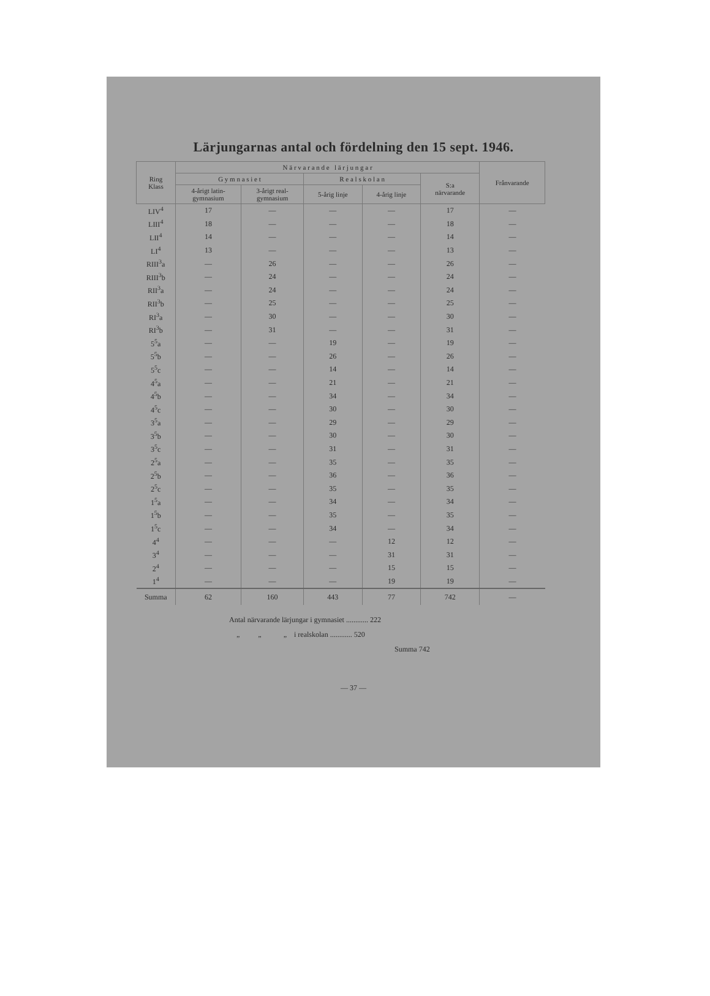Lärjungarnas antal och fördelning den 15 sept. 1946.
| Ring Klass | N ä r v a r a n d e l ä r j u n g a r | | | | | Frånvarande |
| --- | --- | --- | --- | --- | --- | --- |
| | G y m n a s i e t | | R e a l s k o l a n | | S:a närvarande | |
| | 4-årigt latin- gymnasium | 3-årigt real- gymnasium | 5-årig linje | 4-årig linje | | |
| LIV<sup>4</sup> | 17 | — | — | — | 17 | — |
| LIII<sup>4</sup> | 18 | — | — | — | 18 | — |
| LII<sup>4</sup> | 14 | — | — | — | 14 | — |
| LI<sup>4</sup> | 13 | — | — | — | 13 | — |
| RIII<sup>3</sup>a | — | 26 | — | — | 26 | — |
| RIII<sup>3</sup>b | — | 24 | — | — | 24 | — |
| RII<sup>3</sup>a | — | 24 | — | — | 24 | — |
| RII<sup>3</sup>b | — | 25 | — | — | 25 | — |
| RI<sup>3</sup>a | — | 30 | — | — | 30 | — |
| RI<sup>3</sup>b | — | 31 | — | — | 31 | — |
| 5<sup>5</sup>a | — | — | 19 | — | 19 | — |
| 5<sup>5</sup>b | — | — | 26 | — | 26 | — |
| 5<sup>5</sup>c | — | — | 14 | — | 14 | — |
| 4<sup>5</sup>a | — | — | 21 | — | 21 | — |
| 4<sup>5</sup>b | — | — | 34 | — | 34 | — |
| 4<sup>5</sup>c | — | — | 30 | — | 30 | — |
| 3<sup>5</sup>a | — | — | 29 | — | 29 | — |
| 3<sup>5</sup>b | — | — | 30 | — | 30 | — |
| 3<sup>5</sup>c | — | — | 31 | — | 31 | — |
| 2<sup>5</sup>a | — | — | 35 | — | 35 | — |
| 2<sup>5</sup>b | — | — | 36 | — | 36 | — |
| 2<sup>5</sup>c | — | — | 35 | — | 35 | — |
| 1<sup>5</sup>a | — | — | 34 | — | 34 | — |
| 1<sup>5</sup>b | — | — | 35 | — | 35 | — |
| 1<sup>5</sup>c | — | — | 34 | — | 34 | — |
| 4<sup>4</sup> | — | — | — | 12 | 12 | — |
| 3<sup>4</sup> | — | — | — | 31 | 31 | — |
| 2<sup>4</sup> | — | — | — | 15 | 15 | — |
| 1<sup>4</sup> | — | — | — | 19 | 19 | — |
| Summa | 62 | 160 | 443 | 77 | 742 | — |
Antal närvarande lärjungar i gymnasiet ............ 222
„ „ „ i realskolan ............ 520
Summa 742
— 37 —